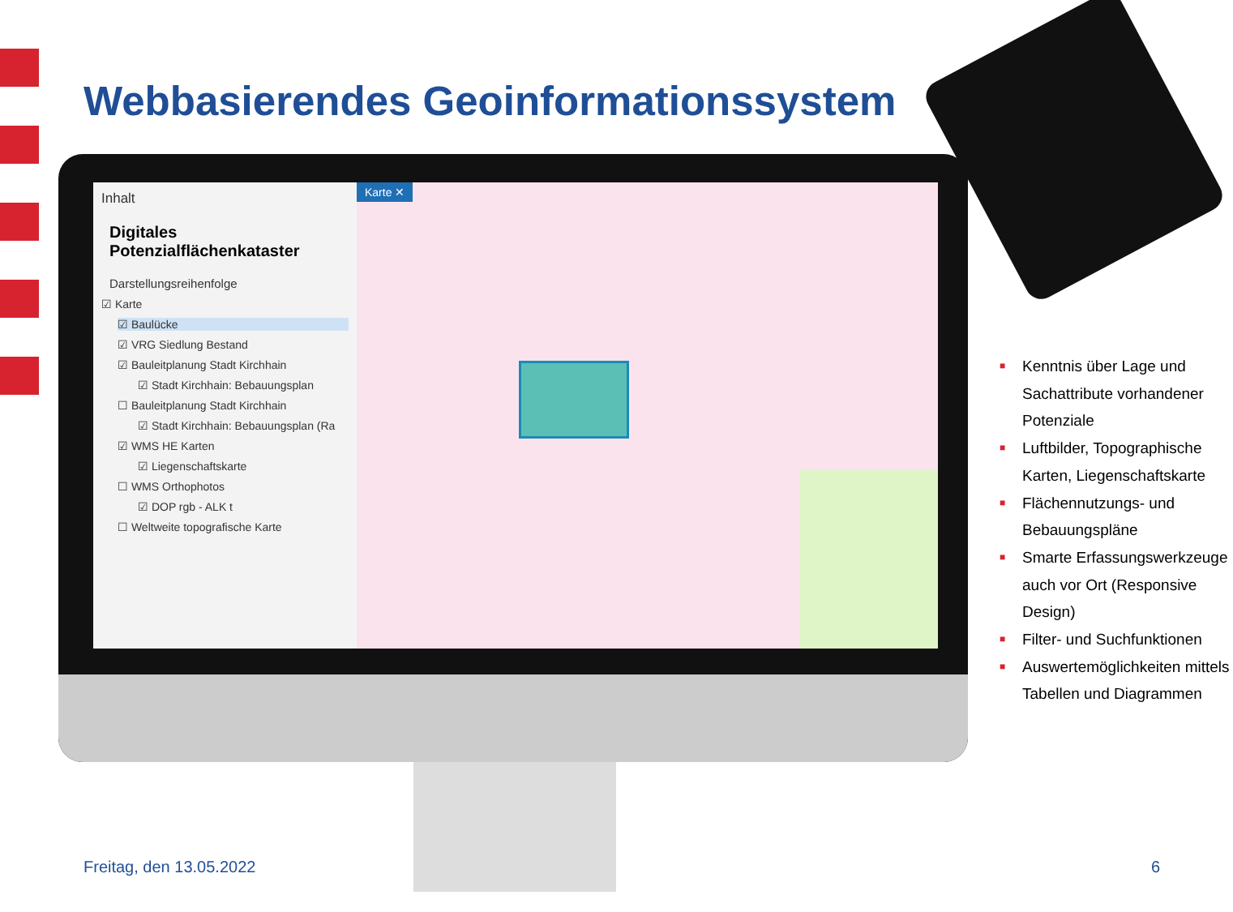Webbasierendes Geoinformationssystem
Inhalt
Digitales Potenzialflächenkataster
Darstellungsreihenfolge
☑ Karte
☑ Baulücke
☑ VRG Siedlung Bestand
☑ Bauleitplanung Stadt Kirchhain
☑ Stadt Kirchhain: Bebauungsplan
☐ Bauleitplanung Stadt Kirchhain
☑ Stadt Kirchhain: Bebauungsplan (Ra
☑ WMS HE Karten
☑ Liegenschaftskarte
☐ WMS Orthophotos
☑ DOP rgb - ALK t
☐ Weltweite topografische Karte
Karte ✕
■ Kenntnis über Lage und Sachattribute vorhandener Potenziale
■ Luftbilder, Topographische Karten, Liegenschaftskarte
■ Flächennutzungs- und Bebauungspläne
■ Smarte Erfassungswerkzeuge auch vor Ort (Responsive Design)
■ Filter- und Suchfunktionen
■ Auswertemöglichkeiten mittels Tabellen und Diagrammen
Freitag, den 13.05.2022 6